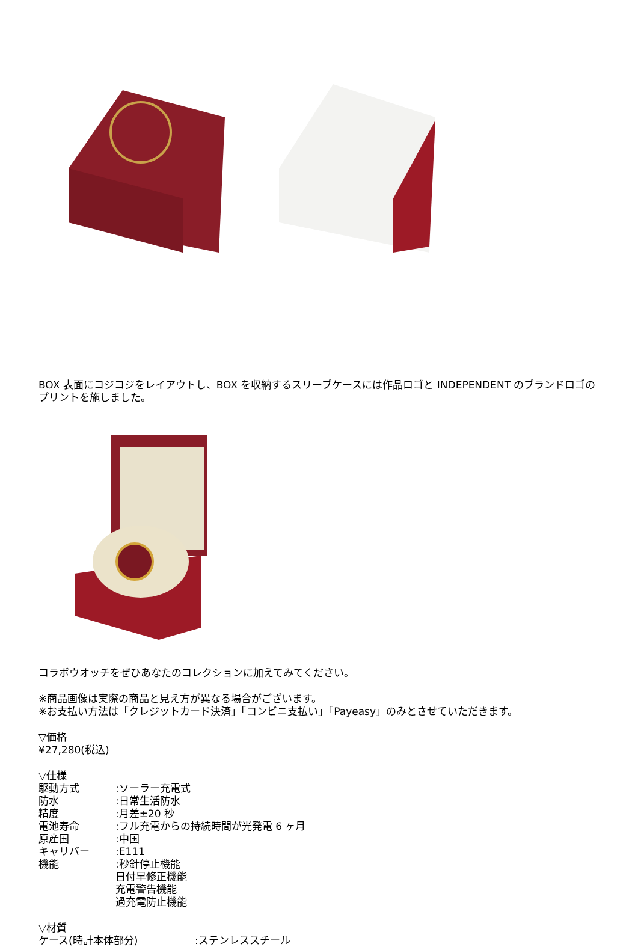BOX 表面にコジコジをレイアウトし、BOX を収納するスリーブケースには作品ロゴと INDEPENDENT のブランドロゴのプリントを施しました。
コラボウオッチをぜひあなたのコレクションに加えてみてください。
※商品画像は実際の商品と見え方が異なる場合がございます。
※お支払い方法は「クレジットカード決済」「コンビニ支払い」「Payeasy」のみとさせていただきます。
▽価格
¥27,280(税込)
▽仕様
駆動方式:ソーラー充電式
防水:日常生活防水
精度:月差±20 秒
電池寿命:フル充電からの持続時間が光発電 6 ヶ月
原産国:中国
キャリバー:E111
機能:秒針停止機能
日付早修正機能
充電警告機能
過充電防止機能
▽材質
ケース(時計本体部分):ステンレススチール